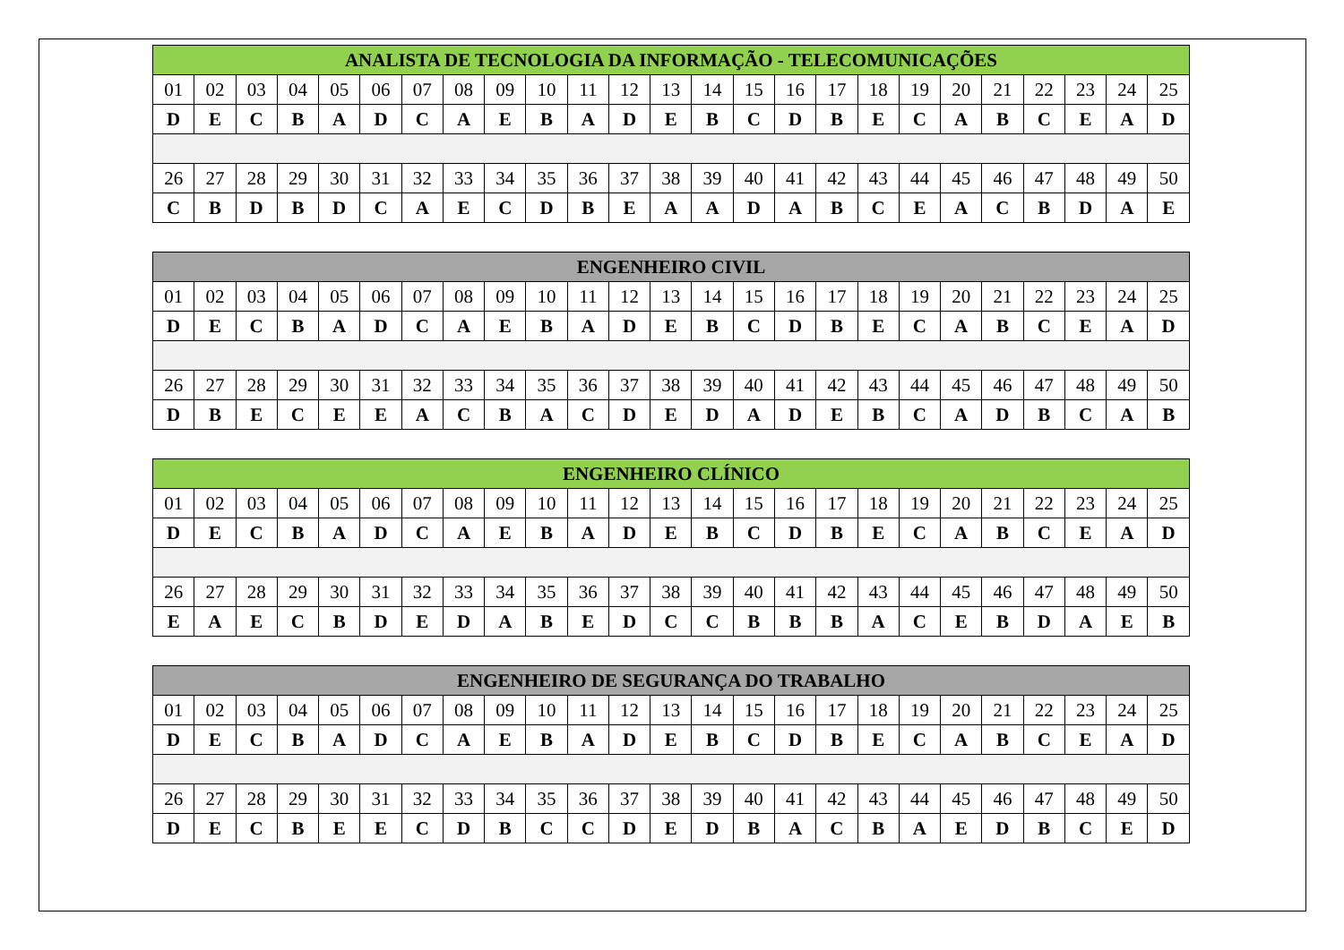| ANALISTA DE TECNOLOGIA DA INFORMAÇÃO - TELECOMUNICAÇÕES | | | | | | | | | | | | | | | | | | | | | | | | |
| --- | --- | --- | --- | --- | --- | --- | --- | --- | --- | --- | --- | --- | --- | --- | --- | --- | --- | --- | --- | --- | --- | --- | --- | --- |
| 01 | 02 | 03 | 04 | 05 | 06 | 07 | 08 | 09 | 10 | 11 | 12 | 13 | 14 | 15 | 16 | 17 | 18 | 19 | 20 | 21 | 22 | 23 | 24 | 25 |
| D | E | C | B | A | D | C | A | E | B | A | D | E | B | C | D | B | E | C | A | B | C | E | A | D |
| 26 | 27 | 28 | 29 | 30 | 31 | 32 | 33 | 34 | 35 | 36 | 37 | 38 | 39 | 40 | 41 | 42 | 43 | 44 | 45 | 46 | 47 | 48 | 49 | 50 |
| C | B | D | B | D | C | A | E | C | D | B | E | A | A | D | A | B | C | E | A | C | B | D | A | E |
| ENGENHEIRO CIVIL | | | | | | | | | | | | | | | | | | | | | | | | |
| --- | --- | --- | --- | --- | --- | --- | --- | --- | --- | --- | --- | --- | --- | --- | --- | --- | --- | --- | --- | --- | --- | --- | --- | --- |
| 01 | 02 | 03 | 04 | 05 | 06 | 07 | 08 | 09 | 10 | 11 | 12 | 13 | 14 | 15 | 16 | 17 | 18 | 19 | 20 | 21 | 22 | 23 | 24 | 25 |
| D | E | C | B | A | D | C | A | E | B | A | D | E | B | C | D | B | E | C | A | B | C | E | A | D |
| 26 | 27 | 28 | 29 | 30 | 31 | 32 | 33 | 34 | 35 | 36 | 37 | 38 | 39 | 40 | 41 | 42 | 43 | 44 | 45 | 46 | 47 | 48 | 49 | 50 |
| D | B | E | C | E | E | A | C | B | A | C | D | E | D | A | D | E | B | C | A | D | B | C | A | B |
| ENGENHEIRO CLÍNICO | | | | | | | | | | | | | | | | | | | | | | | | |
| --- | --- | --- | --- | --- | --- | --- | --- | --- | --- | --- | --- | --- | --- | --- | --- | --- | --- | --- | --- | --- | --- | --- | --- | --- |
| 01 | 02 | 03 | 04 | 05 | 06 | 07 | 08 | 09 | 10 | 11 | 12 | 13 | 14 | 15 | 16 | 17 | 18 | 19 | 20 | 21 | 22 | 23 | 24 | 25 |
| D | E | C | B | A | D | C | A | E | B | A | D | E | B | C | D | B | E | C | A | B | C | E | A | D |
| 26 | 27 | 28 | 29 | 30 | 31 | 32 | 33 | 34 | 35 | 36 | 37 | 38 | 39 | 40 | 41 | 42 | 43 | 44 | 45 | 46 | 47 | 48 | 49 | 50 |
| E | A | E | C | B | D | E | D | A | B | E | D | C | C | B | B | B | A | C | E | B | D | A | E | B |
| ENGENHEIRO DE SEGURANÇA DO TRABALHO | | | | | | | | | | | | | | | | | | | | | | | | |
| --- | --- | --- | --- | --- | --- | --- | --- | --- | --- | --- | --- | --- | --- | --- | --- | --- | --- | --- | --- | --- | --- | --- | --- | --- |
| 01 | 02 | 03 | 04 | 05 | 06 | 07 | 08 | 09 | 10 | 11 | 12 | 13 | 14 | 15 | 16 | 17 | 18 | 19 | 20 | 21 | 22 | 23 | 24 | 25 |
| D | E | C | B | A | D | C | A | E | B | A | D | E | B | C | D | B | E | C | A | B | C | E | A | D |
| 26 | 27 | 28 | 29 | 30 | 31 | 32 | 33 | 34 | 35 | 36 | 37 | 38 | 39 | 40 | 41 | 42 | 43 | 44 | 45 | 46 | 47 | 48 | 49 | 50 |
| D | E | C | B | E | E | C | D | B | C | C | D | E | D | B | A | C | B | A | E | D | B | C | E | D |